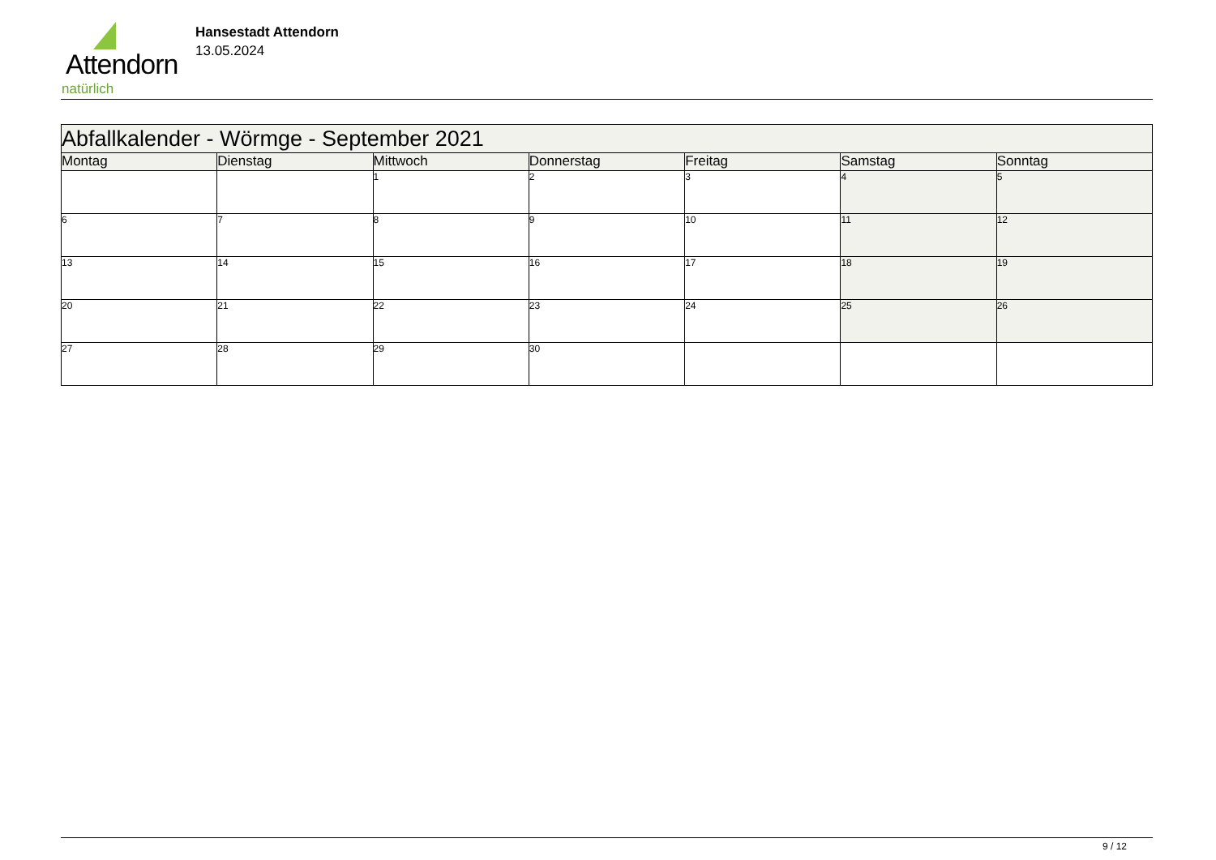Attendorn
natürlich
Hansestadt Attendorn
13.05.2024
| Abfallkalender - Wörmge - September 2021 | | | | | | |
| Montag | Dienstag | Mittwoch | Donnerstag | Freitag | Samstag | Sonntag |
| | | 1 | 2 | 3 | 4 | 5 |
| 6 | 7 | 8 | 9 | 10 | 11 | 12 |
| 13 | 14 | 15 | 16 | 17 | 18 | 19 |
| 20 | 21 | 22 | 23 | 24 | 25 | 26 |
| 27 | 28 | 29 | 30 | | | |
9 / 12